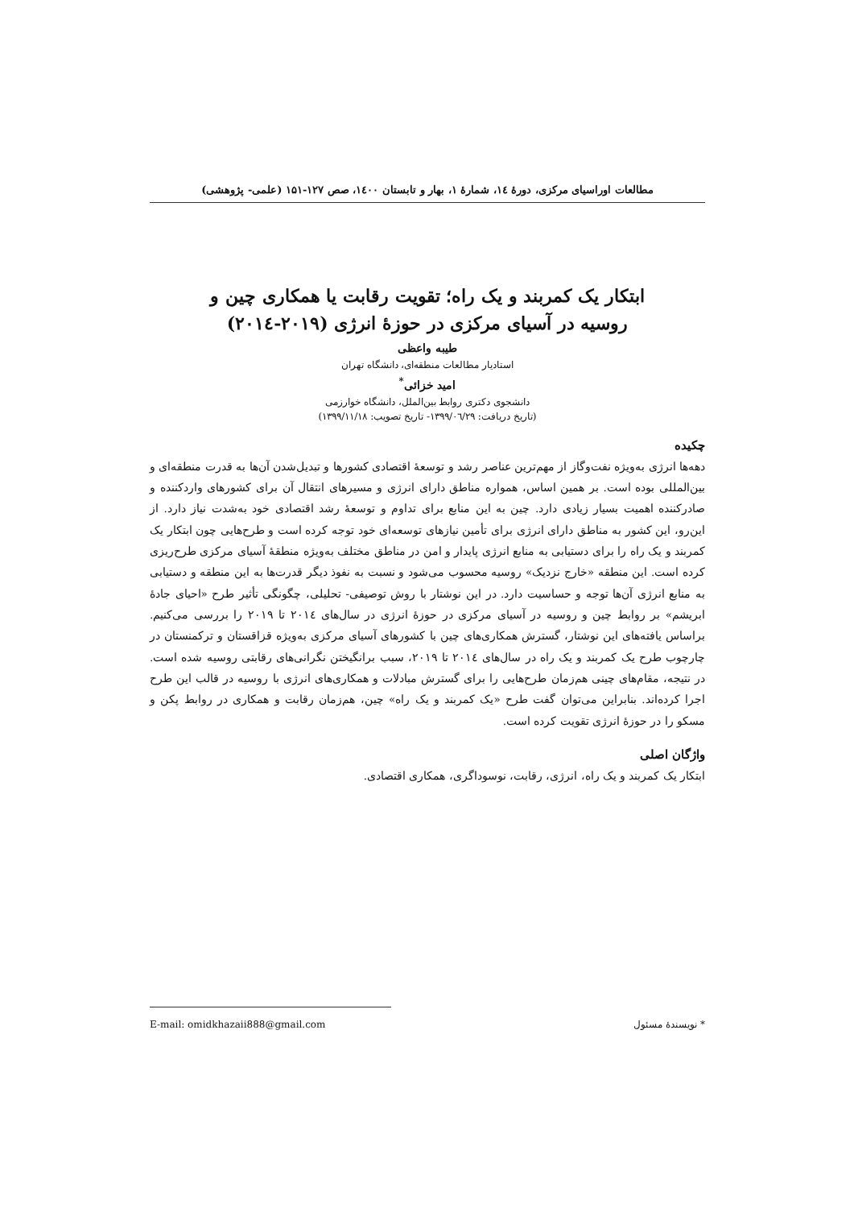مطالعات اوراسیای مرکزی، دورۀ ۱٤، شمارۀ ۱، بهار و تابستان ۱٤۰۰، صص ۱۲۷-۱۵۱ (علمی- پژوهشی)
ابتکار یک کمربند و یک راه؛ تقویت رقابت یا همکاری چین و
روسیه در آسیای مرکزی در حوزۀ انرژی (۲۰۱۹-۲۰۱٤)
طیبه واعظی
استادیار مطالعات منطقه‌ای، دانشگاه تهران
امید خزائی<sup>*</sup>
دانشجوی دکتری روابط بین‌الملل، دانشگاه خوارزمی
(تاریخ دریافت: ۱۳۹۹/۰٦/۲۹- تاریخ تصویب: ۱۳۹۹/۱۱/۱۸)
چکیده
دهه‌ها انرژی به‌ویژه نفت‌وگاز از مهم‌ترین عناصر رشد و توسعۀ اقتصادی کشورها و تبدیل‌شدن آن‌ها به قدرت منطقه‌ای و بین‌المللی بوده است. بر همین اساس، همواره مناطق دارای انرژی و مسیرهای انتقال آن برای کشورهای واردکننده و صادرکننده اهمیت بسیار زیادی دارد. چین به این منابع برای تداوم و توسعۀ رشد اقتصادی خود به‌شدت نیاز دارد. از این‌رو، این کشور به مناطق دارای انرژی برای تأمین نیازهای توسعه‌ای خود توجه کرده است و طرح‌هایی چون ابتکار یک کمربند و یک راه را برای دستیابی به منابع انرژی پایدار و امن در مناطق مختلف به‌ویژه منطقۀ آسیای مرکزی طرح‌ریزی کرده است. این منطقه «خارج نزدیک» روسیه محسوب می‌شود و نسبت به نفوذ دیگر قدرت‌ها به این منطقه و دستیابی به منابع انرژی آن‌ها توجه و حساسیت دارد. در این نوشتار با روش توصیفی- تحلیلی، چگونگی تأثیر طرح «احیای جادۀ ابریشم» بر روابط چین و روسیه در آسیای مرکزی در حوزۀ انرژی در سال‌های ۲۰۱٤ تا ۲۰۱۹ را بررسی می‌کنیم. براساس یافته‌های این نوشتار، گسترش همکاری‌های چین با کشورهای آسیای مرکزی به‌ویژه قزاقستان و ترکمنستان در چارچوب طرح یک کمربند و یک راه در سال‌های ۲۰۱٤ تا ۲۰۱۹، سبب برانگیختن نگرانی‌های رقابتی روسیه شده است. در نتیجه، مقام‌های چینی هم‌زمان طرح‌هایی را برای گسترش مبادلات و همکاری‌های انرژی با روسیه در قالب این طرح اجرا کرده‌اند. بنابراین می‌توان گفت طرح «یک کمربند و یک راه» چین، هم‌زمان رقابت و همکاری در روابط پکن و مسکو را در حوزۀ انرژی تقویت کرده است.
واژگان اصلی
ابتکار یک کمربند و یک راه، انرژی، رقابت، نوسوداگری، همکاری اقتصادی.
* نویسندۀ مسئول E-mail: omidkhazaii888@gmail.com